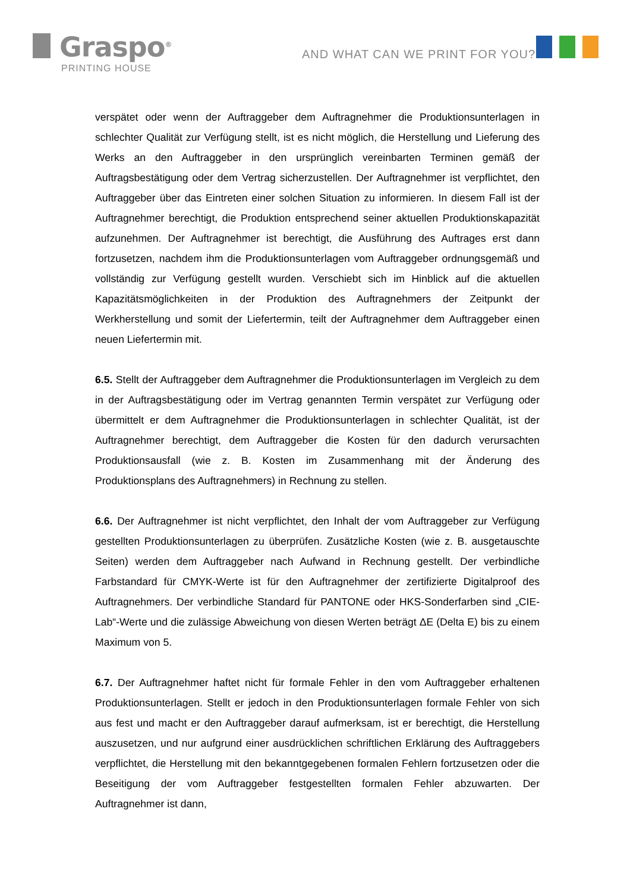Graspo<sup>®</sup>
PRINTING HOUSE
AND WHAT CAN WE PRINT FOR YOU?
verspätet oder wenn der Auftraggeber dem Auftragnehmer die Produktionsunterlagen in schlechter Qualität zur Verfügung stellt, ist es nicht möglich, die Herstellung und Lieferung des Werks an den Auftraggeber in den ursprünglich vereinbarten Terminen gemäß der Auftragsbestätigung oder dem Vertrag sicherzustellen. Der Auftragnehmer ist verpflichtet, den Auftraggeber über das Eintreten einer solchen Situation zu informieren. In diesem Fall ist der Auftragnehmer berechtigt, die Produktion entsprechend seiner aktuellen Produktionskapazität aufzunehmen. Der Auftragnehmer ist berechtigt, die Ausführung des Auftrages erst dann fortzusetzen, nachdem ihm die Produktionsunterlagen vom Auftraggeber ordnungsgemäß und vollständig zur Verfügung gestellt wurden. Verschiebt sich im Hinblick auf die aktuellen Kapazitätsmöglichkeiten in der Produktion des Auftragnehmers der Zeitpunkt der Werkherstellung und somit der Liefertermin, teilt der Auftragnehmer dem Auftraggeber einen neuen Liefertermin mit.
6.5. Stellt der Auftraggeber dem Auftragnehmer die Produktionsunterlagen im Vergleich zu dem in der Auftragsbestätigung oder im Vertrag genannten Termin verspätet zur Verfügung oder übermittelt er dem Auftragnehmer die Produktionsunterlagen in schlechter Qualität, ist der Auftragnehmer berechtigt, dem Auftraggeber die Kosten für den dadurch verursachten Produktionsausfall (wie z. B. Kosten im Zusammenhang mit der Änderung des Produktionsplans des Auftragnehmers) in Rechnung zu stellen.
6.6. Der Auftragnehmer ist nicht verpflichtet, den Inhalt der vom Auftraggeber zur Verfügung gestellten Produktionsunterlagen zu überprüfen. Zusätzliche Kosten (wie z. B. ausgetauschte Seiten) werden dem Auftraggeber nach Aufwand in Rechnung gestellt. Der verbindliche Farbstandard für CMYK-Werte ist für den Auftragnehmer der zertifizierte Digitalproof des Auftragnehmers. Der verbindliche Standard für PANTONE oder HKS-Sonderfarben sind „CIE-Lab“-Werte und die zulässige Abweichung von diesen Werten beträgt ΔE (Delta E) bis zu einem Maximum von 5.
6.7. Der Auftragnehmer haftet nicht für formale Fehler in den vom Auftraggeber erhaltenen Produktionsunterlagen. Stellt er jedoch in den Produktionsunterlagen formale Fehler von sich aus fest und macht er den Auftraggeber darauf aufmerksam, ist er berechtigt, die Herstellung auszusetzen, und nur aufgrund einer ausdrücklichen schriftlichen Erklärung des Auftraggebers verpflichtet, die Herstellung mit den bekanntgegebenen formalen Fehlern fortzusetzen oder die Beseitigung der vom Auftraggeber festgestellten formalen Fehler abzuwarten. Der Auftragnehmer ist dann,